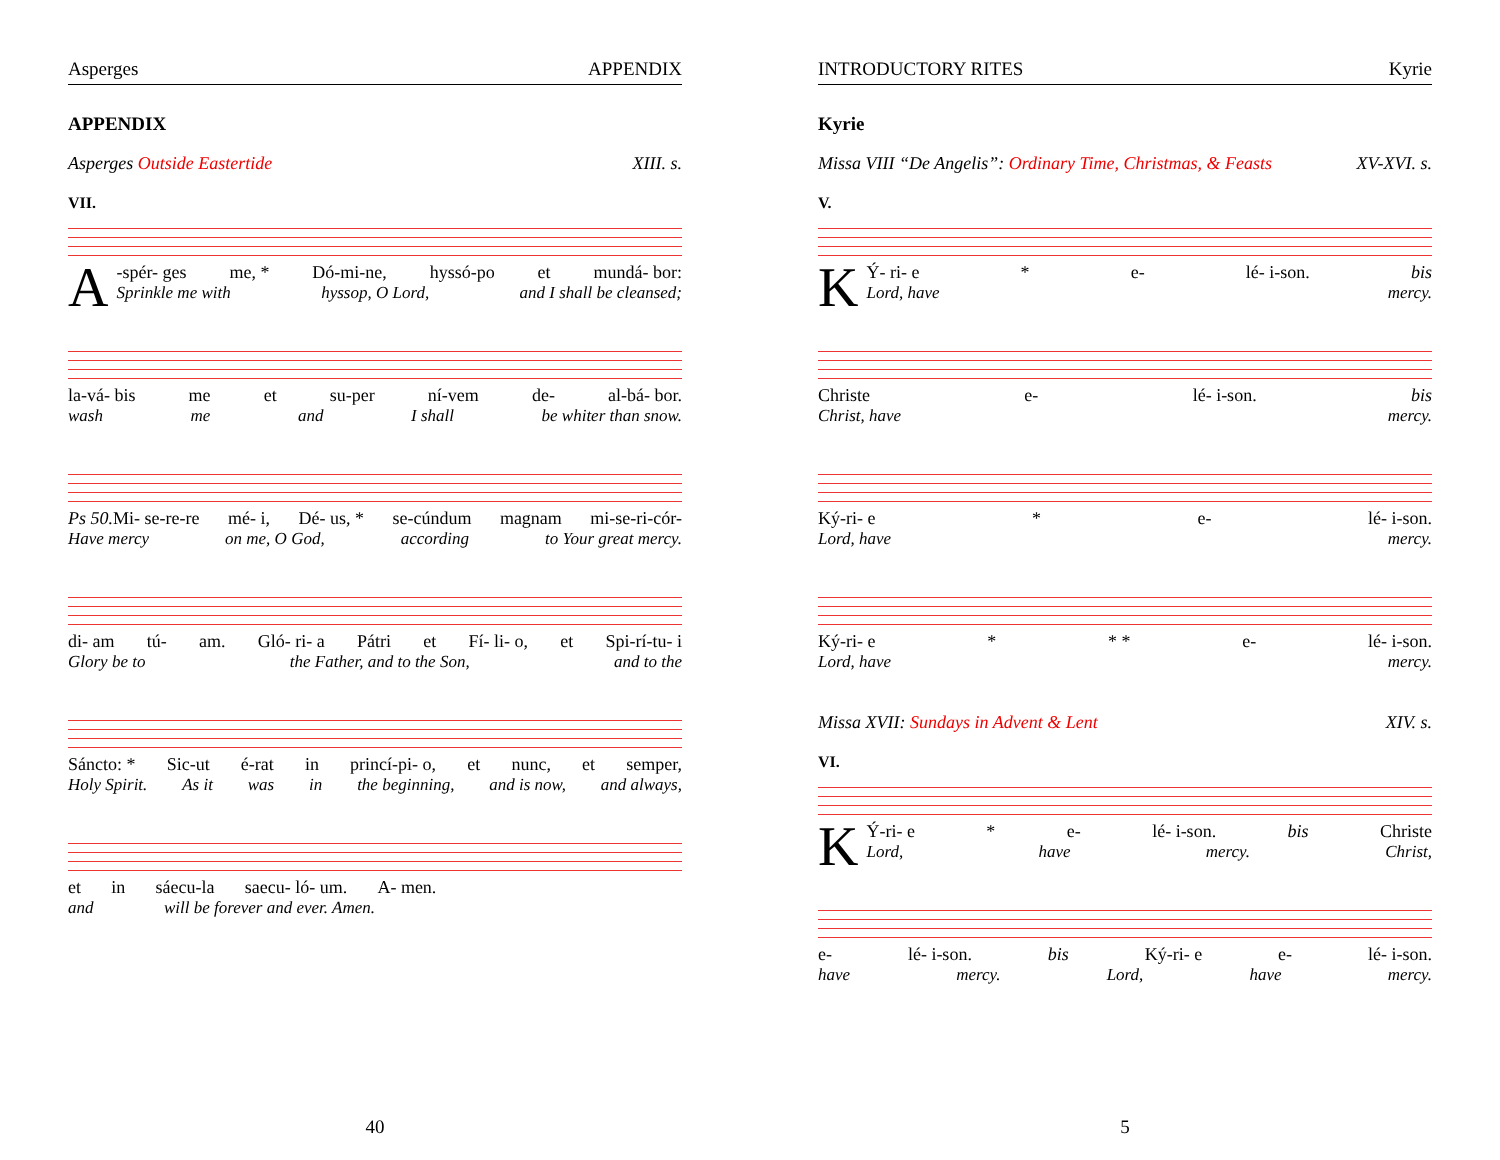Asperges APPENDIX
APPENDIX
Asperges Outside Eastertide XIII. s.
VII.
A
-spér- ges me, * Dó-mi-ne, hyssó-po et mundá- bor:
Sprinkle me with hyssop, O Lord, and I shall be cleansed;
la-vá- bis me et su-per ní-vem de- al-bá- bor.
wash me and I shall be whiter than snow.
Ps 50. Mi- se-re-re mé- i, Dé- us, * se-cúndum magnam mi-se-ri-cór-
Have mercy on me, O God, according to Your great mercy.
di- am tú- am. Gló- ri- a Pátri et Fí- li- o, et Spi-rí-tu- i
Glory be to the Father, and to the Son, and to the
Sáncto: * Sic-ut é-rat in princí-pi- o, et nunc, et semper,
Holy Spirit. As it was in the beginning, and is now, and always,
et in sáecu-la saecu- ló- um. A- men.
and will be forever and ever. Amen.
40
INTRODUCTORY RITES Kyrie
Kyrie
Missa VIII “De Angelis”: Ordinary Time, Christmas, & Feasts XV-XVI. s.
V.
K
Ý- ri- e * e- lé- i-son. bis
Lord, have mercy.
Christe e- lé- i-son. bis
Christ, have mercy.
Ký-ri- e * e- lé- i-son.
Lord, have mercy.
Ký-ri- e * * * e- lé- i-son.
Lord, have mercy.
Missa XVII: Sundays in Advent & Lent XIV. s.
VI.
K
Ý-ri- e * e- lé- i-son. bis Christe
Lord, have mercy. Christ,
e- lé- i-son. bis Ký-ri- e e- lé- i-son.
have mercy. Lord, have mercy.
5